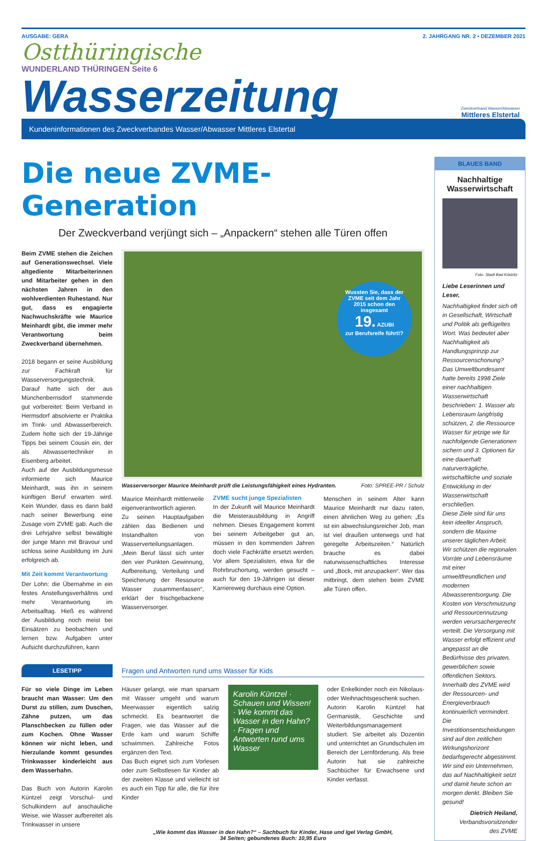AUSGABE: GERA 2. JAHRGANG NR. 2 • DEZEMBER 2021
Ostthüringische
WUNDERLAND THÜRINGEN Seite 6
Wasserzeitung
Zweckverband Wasser/Abwasser
Mittleres Elstertal
Kundeninformationen des Zweckverbandes Wasser/Abwasser Mittleres Elstertal
Die neue ZVME-Generation
Der Zweckverband verjüngt sich – „Anpackern“ stehen alle Türen offen
Beim ZVME stehen die Zeichen auf Generationswechsel. Viele altgediente Mitarbeiterinnen und Mitarbeiter gehen in den nächsten Jahren in den wohlverdienten Ruhestand. Nur gut, dass es engagierte Nachwuchskräfte wie Maurice Meinhardt gibt, die immer mehr Verantwortung beim Zweckverband übernehmen.
2018 begann er seine Ausbildung zur Fachkraft für Wasserversorgungstechnik. Darauf hatte sich der aus Münchenbernsdorf stammende gut vorbereitet: Beim Verband in Hermsdorf absolvierte er Praktika im Trink- und Abwasserbereich. Zudem holte sich der 19-Jährige Tipps bei seinem Cousin ein, der als Abwassertechniker in Eisenberg arbeitet.
Auch auf der Ausbildungsmesse informierte sich Maurice Meinhardt, was ihn in seinem künftigen Beruf erwarten wird. Kein Wunder, dass es dann bald nach seiner Bewerbung eine Zusage vom ZVME gab. Auch die drei Lehrjahre selbst bewältigte der junge Mann mit Bravour und schloss seine Ausbildung im Juni erfolgreich ab.
Mit Zeit kommt Verantwortung
Der Lohn: die Übernahme in ein festes Anstellungsverhältnis und mehr Verantwortung im Arbeitsalltag. Hieß es während der Ausbildung noch meist bei Einsätzen zu beobachten und lernen bzw. Aufgaben unter Aufsicht durchzuführen, kann
Wussten Sie, dass der ZVME seit dem Jahr 2015 schon den insgesamt
19. AZUBI
zur Berufsreife führt!?
Wasserversorger Maurice Meinhardt prüft die Leistungsfähigkeit eines Hydranten. Foto: SPREE-PR / Schulz
Maurice Meinhardt mittlerweile eigenverantwortlich agieren.
Zu seinen Hauptaufgaben zählen das Bedienen und Instandhalten von Wasserverteilungsanlagen. „Mein Beruf lässt sich unter den vier Punkten Gewinnung, Aufbereitung, Verteilung und Speicherung der Ressource Wasser zusammenfassen“, erklärt der frischgebackene Wasserversorger.
ZVME sucht junge Spezialisten
In der Zukunft will Maurice Meinhardt die Meisterausbildung in Angriff nehmen. Dieses Engagement kommt bei seinem Arbeitgeber gut an, müssen in den kommenden Jahren doch viele Fachkräfte ersetzt werden. Vor allem Spezialisten, etwa für die Rohrbruchortung, werden gesucht – auch für den 19-Jährigen ist dieser Karriereweg durchaus eine Option.
Menschen in seinem Alter kann Maurice Meinhardt nur dazu raten, einen ähnlichen Weg zu gehen: „Es ist ein abwechslungsreicher Job, man ist viel draußen unterwegs und hat geregelte Arbeitszeiten.“ Natürlich brauche es dabei naturwissenschaftliches Interesse und „Bock, mit anzupacken“. Wer das mitbringt, dem stehen beim ZVME alle Türen offen.
LESETIPP
Fragen und Antworten rund ums Wasser für Kids
Für so viele Dinge im Leben braucht man Wasser: Um den Durst zu stillen, zum Duschen, Zähne putzen, um das Planschbecken zu füllen oder zum Kochen. Ohne Wasser können wir nicht leben, und hierzulande kommt gesundes Trinkwasser kinderleicht aus dem Wasserhahn.
Das Buch von Autorin Karolin Küntzel zeigt Vorschul- und Schulkindern auf anschauliche Weise, wie Wasser aufbereitet als Trinkwasser in unsere
Häuser gelangt, wie man sparsam mit Wasser umgeht und warum Meerwasser eigentlich salzig schmeckt. Es beantwortet die Fragen, wie das Wasser auf die Erde kam und warum Schiffe schwimmen. Zahlreiche Fotos ergänzen den Text.
Das Buch eignet sich zum Vorlesen oder zum Selbstlesen für Kinder ab der zweiten Klasse und vielleicht ist es auch ein Tipp für alle, die für ihre Kinder
Karolin Küntzel · Schauen und Wissen! · Wie kommt das Wasser in den Hahn? · Fragen und Antworten rund ums Wasser
oder Enkelkinder noch ein Nikolaus- oder Weihnachtsgeschenk suchen.
Autorin Karolin Küntzel hat Germanistik, Geschichte und Weiterbildungsmanagement studiert. Sie arbeitet als Dozentin und unterrichtet an Grundschulen im Bereich der Lernförderung. Als freie Autorin hat sie zahlreiche Sachbücher für Erwachsene und Kinder verfasst.
„Wie kommt das Wasser in den Hahn?“ – Sachbuch für Kinder, Hase und Igel Verlag GmbH,
34 Seiten; gebundenes Buch: 10,95 Euro
BLAUES BAND
Nachhaltige Wasserwirtschaft
Foto: Stadt Bad Köstritz
Liebe Leserinnen und Leser,
Nachhaltigkeit findet sich oft in Gesellschaft, Wirtschaft und Politik als geflügeltes Wort. Was bedeutet aber Nachhaltigkeit als Handlungsprinzip zur Ressourcenschonung?
Das Umweltbundesamt hatte bereits 1998 Ziele einer nachhaltigen Wasserwirtschaft beschrieben: 1. Wasser als Lebensraum langfristig schützen, 2. die Ressource Wasser für jetzige wie für nachfolgende Generationen sichern und 3. Optionen für eine dauerhaft naturverträgliche, wirtschaftliche und soziale Entwicklung in der Wasserwirtschaft erschließen.
Diese Ziele sind für uns kein ideeller Anspruch, sondern die Maxime unserer täglichen Arbeit. Wir schützen die regionalen Vorräte und Lebensräume mit einer umweltfreundlichen und modernen Abwasserentsorgung. Die Kosten von Verschmutzung und Ressourcennutzung werden verursachergerecht verteilt. Die Versorgung mit Wasser erfolgt effizient und angepasst an die Bedürfnisse des privaten, gewerblichen sowie öffentlichen Sektors. Innerhalb des ZVME wird der Ressourcen- und Energieverbrauch kontinuierlich vermindert. Die Investitionsentscheidungen sind auf den zeitlichen Wirkungshorizont bedarfsgerecht abgestimmt. Wir sind ein Unternehmen, das auf Nachhaltigkeit setzt und damit heute schon an morgen denkt. Bleiben Sie gesund!
Dietrich Heiland,
Verbandsvorsitzender
des ZVME